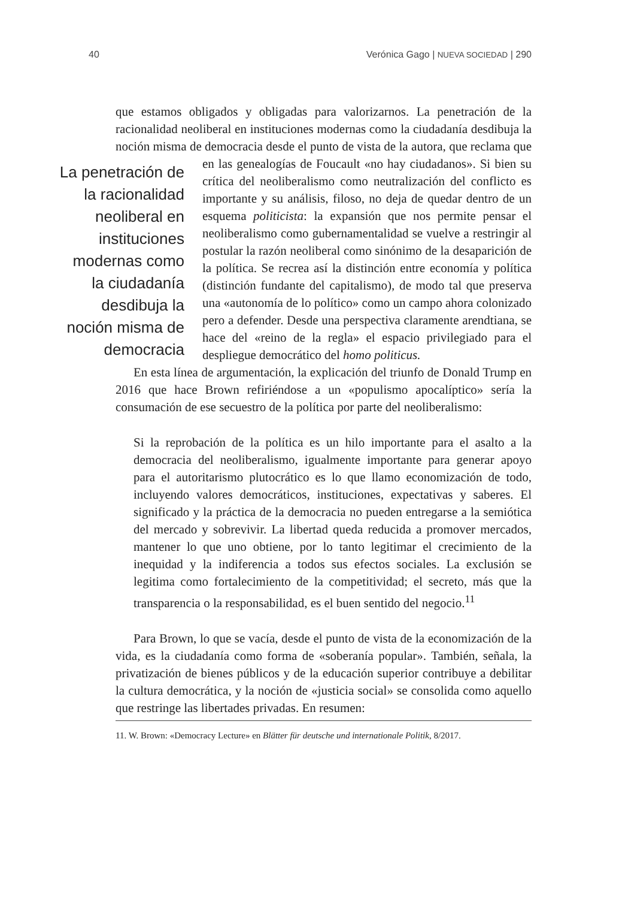40 Verónica Gago | NUEVA SOCIEDAD | 290
que estamos obligados y obligadas para valorizarnos. La penetración de la racionalidad neoliberal en instituciones modernas como la ciudadanía desdibuja la noción misma de democracia desde el punto de vista de la autora, La penetración de la racionalidad neoliberal en instituciones modernas como la ciudadanía desdibuja la noción misma de democracia que reclama que en las genealogías de Foucault «no hay ciudadanos». Si bien su crítica del neoliberalismo como neutralización del conflicto es importante y su análisis, filoso, no deja de quedar dentro de un esquema politicista: la expansión que nos permite pensar el neoliberalismo como gubernamentalidad se vuelve a restringir al postular la razón neoliberal como sinónimo de la desaparición de la política. Se recrea así la distinción entre economía y política (distinción fundante del capitalismo), de modo tal que preserva una «autonomía de lo político» como un campo ahora colonizado pero a defender. Desde una perspectiva claramente arendtiana, se hace del «reino de la regla» el espacio privilegiado para el despliegue democrático del homo politicus.
En esta línea de argumentación, la explicación del triunfo de Donald Trump en 2016 que hace Brown refiriéndose a un «populismo apocalíptico» sería la consumación de ese secuestro de la política por parte del neoliberalismo:
Si la reprobación de la política es un hilo importante para el asalto a la democracia del neoliberalismo, igualmente importante para generar apoyo para el autoritarismo plutocrático es lo que llamo economización de todo, incluyendo valores democráticos, instituciones, expectativas y saberes. El significado y la práctica de la democracia no pueden entregarse a la semiótica del mercado y sobrevivir. La libertad queda reducida a promover mercados, mantener lo que uno obtiene, por lo tanto legitimar el crecimiento de la inequidad y la indiferencia a todos sus efectos sociales. La exclusión se legitima como fortalecimiento de la competitividad; el secreto, más que la transparencia o la responsabilidad, es el buen sentido del negocio.<sup>11</sup>
Para Brown, lo que se vacía, desde el punto de vista de la economización de la vida, es la ciudadanía como forma de «soberanía popular». También, señala, la privatización de bienes públicos y de la educación superior contribuye a debilitar la cultura democrática, y la noción de «justicia social» se consolida como aquello que restringe las libertades privadas. En resumen:
11. W. Brown: «Democracy Lecture» en Blätter für deutsche und internationale Politik, 8/2017.